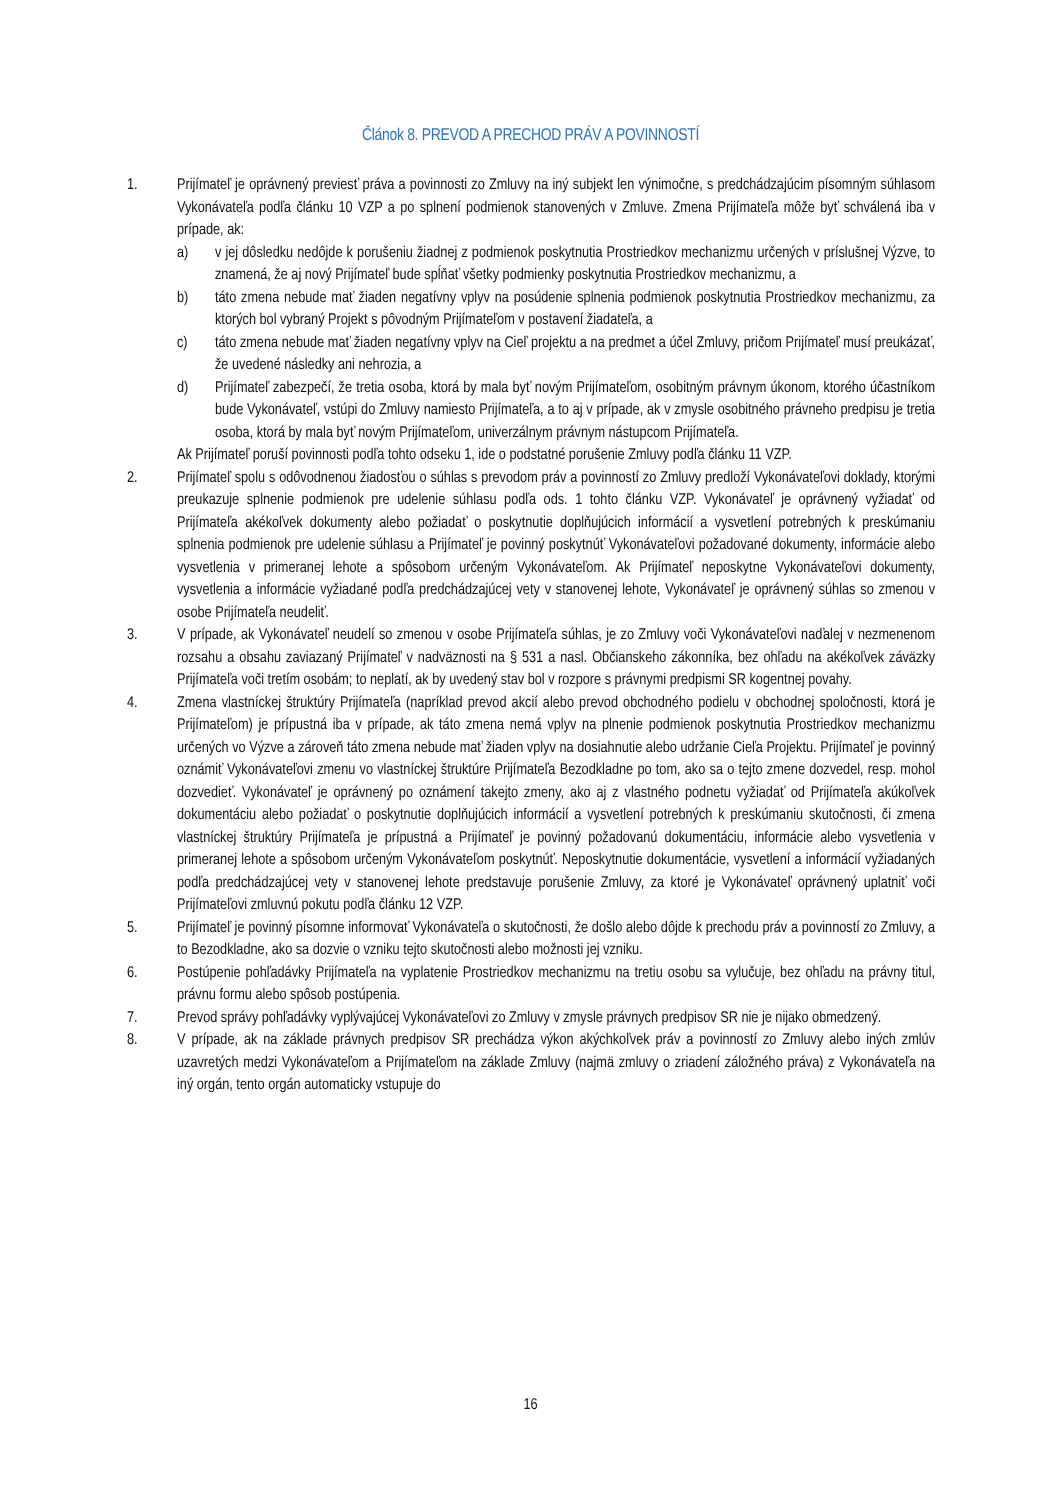Článok 8. PREVOD A PRECHOD PRÁV A POVINNOSTÍ
1. Prijímateľ je oprávnený previesť práva a povinnosti zo Zmluvy na iný subjekt len výnimočne, s predchádzajúcim písomným súhlasom Vykonávateľa podľa článku 10 VZP a po splnení podmienok stanovených v Zmluve. Zmena Prijímateľa môže byť schválená iba v prípade, ak:
a) v jej dôsledku nedôjde k porušeniu žiadnej z podmienok poskytnutia Prostriedkov mechanizmu určených v príslušnej Výzve, to znamená, že aj nový Prijímateľ bude spĺňať všetky podmienky poskytnutia Prostriedkov mechanizmu, a
b) táto zmena nebude mať žiaden negatívny vplyv na posúdenie splnenia podmienok poskytnutia Prostriedkov mechanizmu, za ktorých bol vybraný Projekt s pôvodným Prijímateľom v postavení žiadateľa, a
c) táto zmena nebude mať žiaden negatívny vplyv na Cieľ projektu a na predmet a účel Zmluvy, pričom Prijímateľ musí preukázať, že uvedené následky ani nehrozia, a
d) Prijímateľ zabezpečí, že tretia osoba, ktorá by mala byť novým Prijímateľom, osobitným právnym úkonom, ktorého účastníkom bude Vykonávateľ, vstúpi do Zmluvy namiesto Prijímateľa, a to aj v prípade, ak v zmysle osobitného právneho predpisu je tretia osoba, ktorá by mala byť novým Prijímateľom, univerzálnym právnym nástupcom Prijímateľa.
Ak Prijímateľ poruší povinnosti podľa tohto odseku 1, ide o podstatné porušenie Zmluvy podľa článku 11 VZP.
2. Prijímateľ spolu s odôvodnenou žiadosťou o súhlas s prevodom práv a povinností zo Zmluvy predloží Vykonávateľovi doklady, ktorými preukazuje splnenie podmienok pre udelenie súhlasu podľa ods. 1 tohto článku VZP. Vykonávateľ je oprávnený vyžiadať od Prijímateľa akékoľvek dokumenty alebo požiadať o poskytnutie doplňujúcich informácií a vysvetlení potrebných k preskúmaniu splnenia podmienok pre udelenie súhlasu a Prijímateľ je povinný poskytnúť Vykonávateľovi požadované dokumenty, informácie alebo vysvetlenia v primeranej lehote a spôsobom určeným Vykonávateľom. Ak Prijímateľ neposkytne Vykonávateľovi dokumenty, vysvetlenia a informácie vyžiadané podľa predchádzajúcej vety v stanovenej lehote, Vykonávateľ je oprávnený súhlas so zmenou v osobe Prijímateľa neudeliť.
3. V prípade, ak Vykonávateľ neudelí so zmenou v osobe Prijímateľa súhlas, je zo Zmluvy voči Vykonávateľovi naďalej v nezmenenom rozsahu a obsahu zaviazaný Prijímateľ v nadväznosti na § 531 a nasl. Občianskeho zákonníka, bez ohľadu na akékoľvek záväzky Prijímateľa voči tretím osobám; to neplatí, ak by uvedený stav bol v rozpore s právnymi predpismi SR kogentnej povahy.
4. Zmena vlastníckej štruktúry Prijímateľa (napríklad prevod akcií alebo prevod obchodného podielu v obchodnej spoločnosti, ktorá je Prijímateľom) je prípustná iba v prípade, ak táto zmena nemá vplyv na plnenie podmienok poskytnutia Prostriedkov mechanizmu určených vo Výzve a zároveň táto zmena nebude mať žiaden vplyv na dosiahnutie alebo udržanie Cieľa Projektu. Prijímateľ je povinný oznámiť Vykonávateľovi zmenu vo vlastníckej štruktúre Prijímateľa Bezodkladne po tom, ako sa o tejto zmene dozvedel, resp. mohol dozvedieť. Vykonávateľ je oprávnený po oznámení takejto zmeny, ako aj z vlastného podnetu vyžiadať od Prijímateľa akúkoľvek dokumentáciu alebo požiadať o poskytnutie doplňujúcich informácií a vysvetlení potrebných k preskúmaniu skutočnosti, či zmena vlastníckej štruktúry Prijímateľa je prípustná a Prijímateľ je povinný požadovanú dokumentáciu, informácie alebo vysvetlenia v primeranej lehote a spôsobom určeným Vykonávateľom poskytnúť. Neposkytnutie dokumentácie, vysvetlení a informácií vyžiadaných podľa predchádzajúcej vety v stanovenej lehote predstavuje porušenie Zmluvy, za ktoré je Vykonávateľ oprávnený uplatniť voči Prijímateľovi zmluvnú pokutu podľa článku 12 VZP.
5. Prijímateľ je povinný písomne informovať Vykonávateľa o skutočnosti, že došlo alebo dôjde k prechodu práv a povinností zo Zmluvy, a to Bezodkladne, ako sa dozvie o vzniku tejto skutočnosti alebo možnosti jej vzniku.
6. Postúpenie pohľadávky Prijímateľa na vyplatenie Prostriedkov mechanizmu na tretiu osobu sa vylučuje, bez ohľadu na právny titul, právnu formu alebo spôsob postúpenia.
7. Prevod správy pohľadávky vyplývajúcej Vykonávateľovi zo Zmluvy v zmysle právnych predpisov SR nie je nijako obmedzený.
8. V prípade, ak na základe právnych predpisov SR prechádza výkon akýchkoľvek práv a povinností zo Zmluvy alebo iných zmlúv uzavretých medzi Vykonávateľom a Prijímateľom na základe Zmluvy (najmä zmluvy o zriadení záložného práva) z Vykonávateľa na iný orgán, tento orgán automaticky vstupuje do
16